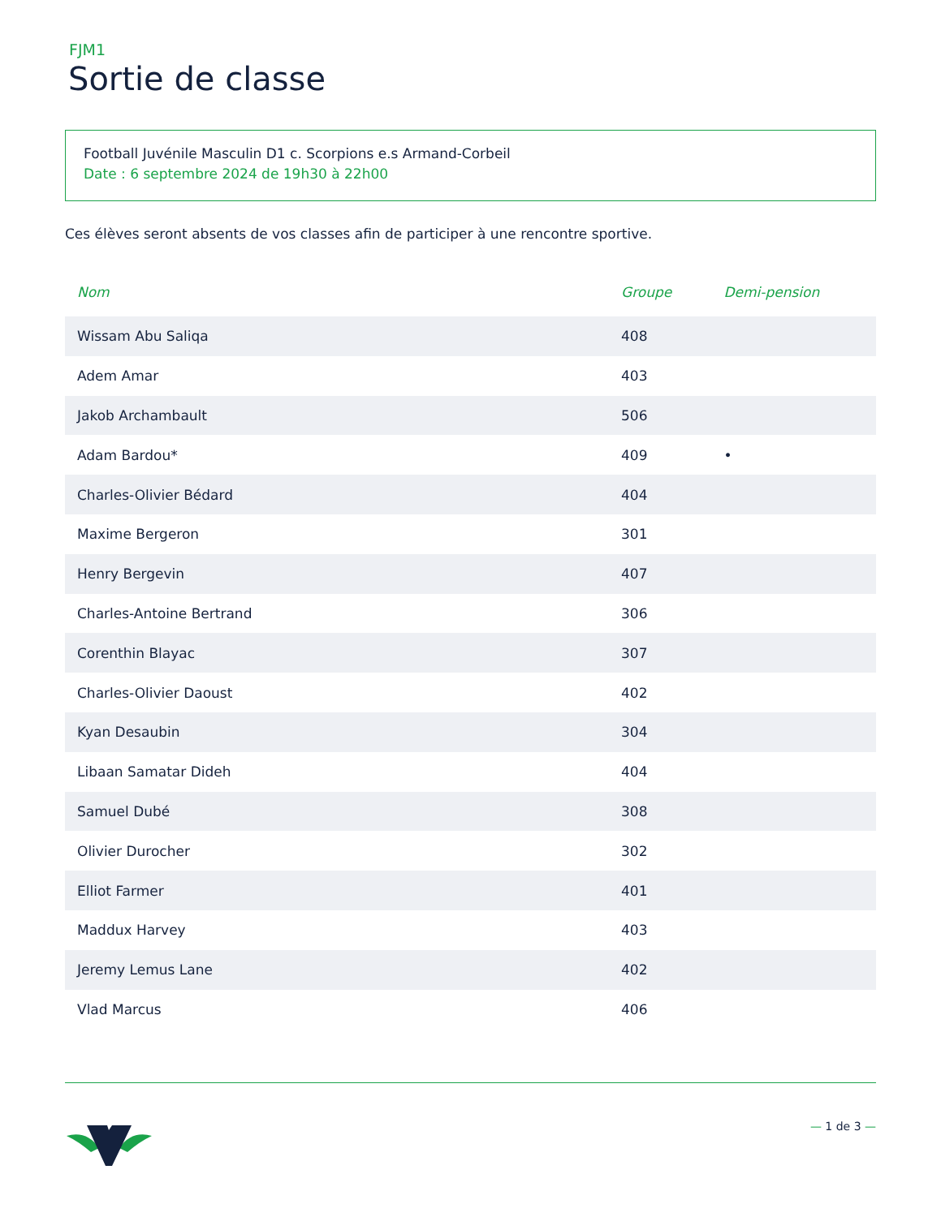FJM1
Sortie de classe
Football Juvénile Masculin D1 c. Scorpions e.s Armand-Corbeil
Date : 6 septembre 2024 de 19h30 à 22h00
Ces élèves seront absents de vos classes afin de participer à une rencontre sportive.
| Nom | Groupe | Demi-pension |
| --- | --- | --- |
| Wissam Abu Saliqa | 408 | |
| Adem Amar | 403 | |
| Jakob Archambault | 506 | |
| Adam Bardou* | 409 | • |
| Charles-Olivier Bédard | 404 | |
| Maxime Bergeron | 301 | |
| Henry Bergevin | 407 | |
| Charles-Antoine Bertrand | 306 | |
| Corenthin Blayac | 307 | |
| Charles-Olivier Daoust | 402 | |
| Kyan Desaubin | 304 | |
| Libaan Samatar Dideh | 404 | |
| Samuel Dubé | 308 | |
| Olivier Durocher | 302 | |
| Elliot Farmer | 401 | |
| Maddux Harvey | 403 | |
| Jeremy Lemus Lane | 402 | |
| Vlad Marcus | 406 | |
— 1 de 3 —